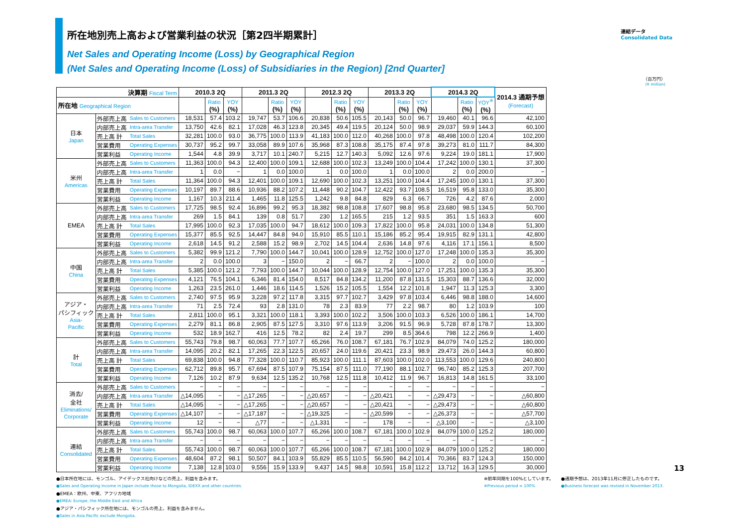所在地別売上高および営業利益の状況［第2四半期累計］
連結データ
Consolidated Data
Net Sales and Operating Income (Loss) by Geographical Region
(Net Sales and Operating Income (Loss) of Subsidiaries in the Region) [2nd Quarter]
（百万円）
(¥ million)
| 決算期 Fiscal Term | | | 2010.3 2Q | | | 2011.3 2Q | | | 2012.3 2Q | | | 2013.3 2Q | | | 2014.3 2Q | | | 2014.3 通期予想 (Forecast) |
| --- | --- | --- | --- | --- | --- | --- | --- | --- | --- | --- | --- | --- | --- | --- | --- | --- | --- | --- |
| 所在地 Geographical Region | | | | Ratio (%) | YOY (%) | | Ratio (%) | YOY (%) | | Ratio (%) | YOY (%) | | Ratio (%) | YOY (%) | | Ratio (%) | YOY<sup>※</sup> (%) | |
| 日本 Japan | 外部売上高 | Sales to Customers | 18,531 | 57.4 | 103.2 | 19,747 | 53.7 | 106.6 | 20,838 | 50.6 | 105.5 | 20,143 | 50.0 | 96.7 | 19,460 | 40.1 | 96.6 | 42,100 |
| | 内部売上高 | Intra-area Transfer | 13,750 | 42.6 | 82.1 | 17,028 | 46.3 | 123.8 | 20,345 | 49.4 | 119.5 | 20,124 | 50.0 | 98.9 | 29,037 | 59.9 | 144.3 | 60,100 |
| | 売上高 計 | Total Sales | 32,281 | 100.0 | 93.0 | 36,775 | 100.0 | 113.9 | 41,183 | 100.0 | 112.0 | 40,268 | 100.0 | 97.8 | 48,498 | 100.0 | 120.4 | 102,200 |
| | 営業費用 | Operating Expenses | 30,737 | 95.2 | 99.7 | 33,058 | 89.9 | 107.6 | 35,968 | 87.3 | 108.8 | 35,175 | 87.4 | 97.8 | 39,273 | 81.0 | 111.7 | 84,300 |
| | 営業利益 | Operating Income | 1,544 | 4.8 | 39.9 | 3,717 | 10.1 | 240.7 | 5,215 | 12.7 | 140.3 | 5,092 | 12.6 | 97.6 | 9,224 | 19.0 | 181.1 | 17,900 |
| 米州 Americas | 外部売上高 | Sales to Customers | 11,363 | 100.0 | 94.3 | 12,400 | 100.0 | 109.1 | 12,688 | 100.0 | 102.3 | 13,249 | 100.0 | 104.4 | 17,242 | 100.0 | 130.1 | 37,300 |
| | 内部売上高 | Intra-area Transfer | 1 | 0.0 | − | 1 | 0.0 | 100.0 | 1 | 0.0 | 100.0 | 1 | 0.0 | 100.0 | 2 | 0.0 | 200.0 | − |
| | 売上高 計 | Total Sales | 11,364 | 100.0 | 94.3 | 12,401 | 100.0 | 109.1 | 12,690 | 100.0 | 102.3 | 13,251 | 100.0 | 104.4 | 17,245 | 100.0 | 130.1 | 37,300 |
| | 営業費用 | Operating Expenses | 10,197 | 89.7 | 88.6 | 10,936 | 88.2 | 107.2 | 11,448 | 90.2 | 104.7 | 12,422 | 93.7 | 108.5 | 16,519 | 95.8 | 133.0 | 35,300 |
| | 営業利益 | Operating Income | 1,167 | 10.3 | 211.4 | 1,465 | 11.8 | 125.5 | 1,242 | 9.8 | 84.8 | 829 | 6.3 | 66.7 | 726 | 4.2 | 87.6 | 2,000 |
| EMEA | 外部売上高 | Sales to Customers | 17,725 | 98.5 | 92.4 | 16,896 | 99.2 | 95.3 | 18,382 | 98.8 | 108.8 | 17,607 | 98.8 | 95.8 | 23,680 | 98.5 | 134.5 | 50,700 |
| | 内部売上高 | Intra-area Transfer | 269 | 1.5 | 84.1 | 139 | 0.8 | 51.7 | 230 | 1.2 | 165.5 | 215 | 1.2 | 93.5 | 351 | 1.5 | 163.3 | 600 |
| | 売上高 計 | Total Sales | 17,995 | 100.0 | 92.3 | 17,035 | 100.0 | 94.7 | 18,612 | 100.0 | 109.3 | 17,822 | 100.0 | 95.8 | 24,031 | 100.0 | 134.8 | 51,300 |
| | 営業費用 | Operating Expenses | 15,377 | 85.5 | 92.5 | 14,447 | 84.8 | 94.0 | 15,910 | 85.5 | 110.1 | 15,186 | 85.2 | 95.4 | 19,915 | 82.9 | 131.1 | 42,800 |
| | 営業利益 | Operating Income | 2,618 | 14.5 | 91.2 | 2,588 | 15.2 | 98.9 | 2,702 | 14.5 | 104.4 | 2,636 | 14.8 | 97.6 | 4,116 | 17.1 | 156.1 | 8,500 |
| 中国 China | 外部売上高 | Sales to Customers | 5,382 | 99.9 | 121.2 | 7,790 | 100.0 | 144.7 | 10,041 | 100.0 | 128.9 | 12,752 | 100.0 | 127.0 | 17,248 | 100.0 | 135.3 | 35,300 |
| | 内部売上高 | Intra-area Transfer | 2 | 0.0 | 100.0 | 3 | − | 150.0 | 2 | − | 66.7 | 2 | − | 100.0 | 2 | 0.0 | 100.0 | − |
| | 売上高 計 | Total Sales | 5,385 | 100.0 | 121.2 | 7,793 | 100.0 | 144.7 | 10,044 | 100.0 | 128.9 | 12,754 | 100.0 | 127.0 | 17,251 | 100.0 | 135.3 | 35,300 |
| | 営業費用 | Operating Expenses | 4,121 | 76.5 | 104.1 | 6,346 | 81.4 | 154.0 | 8,517 | 84.8 | 134.2 | 11,200 | 87.8 | 131.5 | 15,303 | 88.7 | 136.6 | 32,000 |
| | 営業利益 | Operating Income | 1,263 | 23.5 | 261.0 | 1,446 | 18.6 | 114.5 | 1,526 | 15.2 | 105.5 | 1,554 | 12.2 | 101.8 | 1,947 | 11.3 | 125.3 | 3,300 |
| アジア・ パシフィック Asia- Pacific | 外部売上高 | Sales to Customers | 2,740 | 97.5 | 95.9 | 3,228 | 97.2 | 117.8 | 3,315 | 97.7 | 102.7 | 3,429 | 97.8 | 103.4 | 6,446 | 98.8 | 188.0 | 14,600 |
| | 内部売上高 | Intra-area Transfer | 71 | 2.5 | 72.4 | 93 | 2.8 | 131.0 | 78 | 2.3 | 83.9 | 77 | 2.2 | 98.7 | 80 | 1.2 | 103.9 | 100 |
| | 売上高 計 | Total Sales | 2,811 | 100.0 | 95.1 | 3,321 | 100.0 | 118.1 | 3,393 | 100.0 | 102.2 | 3,506 | 100.0 | 103.3 | 6,526 | 100.0 | 186.1 | 14,700 |
| | 営業費用 | Operating Expenses | 2,279 | 81.1 | 86.8 | 2,905 | 87.5 | 127.5 | 3,310 | 97.6 | 113.9 | 3,206 | 91.5 | 96.9 | 5,728 | 87.8 | 178.7 | 13,300 |
| | 営業利益 | Operating Income | 532 | 18.9 | 162.7 | 416 | 12.5 | 78.2 | 82 | 2.4 | 19.7 | 299 | 8.5 | 364.6 | 798 | 12.2 | 266.9 | 1,400 |
| 計 Total | 外部売上高 | Sales to Customers | 55,743 | 79.8 | 98.7 | 60,063 | 77.7 | 107.7 | 65,266 | 76.0 | 108.7 | 67,181 | 76.7 | 102.9 | 84,079 | 74.0 | 125.2 | 180,000 |
| | 内部売上高 | Intra-area Transfer | 14,095 | 20.2 | 82.1 | 17,265 | 22.3 | 122.5 | 20,657 | 24.0 | 119.6 | 20,421 | 23.3 | 98.9 | 29,473 | 26.0 | 144.3 | 60,800 |
| | 売上高 計 | Total Sales | 69,838 | 100.0 | 94.8 | 77,328 | 100.0 | 110.7 | 85,923 | 100.0 | 111.1 | 87,603 | 100.0 | 102.0 | 113,553 | 100.0 | 129.6 | 240,800 |
| | 営業費用 | Operating Expenses | 62,712 | 89.8 | 95.7 | 67,694 | 87.5 | 107.9 | 75,154 | 87.5 | 111.0 | 77,190 | 88.1 | 102.7 | 96,740 | 85.2 | 125.3 | 207,700 |
| | 営業利益 | Operating Income | 7,126 | 10.2 | 87.9 | 9,634 | 12.5 | 135.2 | 10,768 | 12.5 | 111.8 | 10,412 | 11.9 | 96.7 | 16,813 | 14.8 | 161.5 | 33,100 |
| 消去/ 全社 Eliminations/ Corporate | 外部売上高 | Sales to Customers | − | − | − | − | − | − | − | − | − | − | − | − | − | − | − | − |
| | 内部売上高 | Intra-area Transfer | △14,095 | − | − | △17,265 | − | − | △20,657 | − | − | △20,421 | − | − | △29,473 | − | − | △60,800 |
| | 売上高 計 | Total Sales | △14,095 | − | − | △17,265 | − | − | △20,657 | − | − | △20,421 | − | − | △29,473 | − | − | △60,800 |
| | 営業費用 | Operating Expenses | △14,107 | − | − | △17,187 | − | − | △19,325 | − | − | △20,599 | − | − | △26,373 | − | − | △57,700 |
| | 営業利益 | Operating Income | 12 | − | − | △77 | − | − | △1,331 | − | − | 178 | − | − | △3,100 | − | − | △3,100 |
| 連結 Consolidated | 外部売上高 | Sales to Customers | 55,743 | 100.0 | 98.7 | 60,063 | 100.0 | 107.7 | 65,266 | 100.0 | 108.7 | 67,181 | 100.0 | 102.9 | 84,079 | 100.0 | 125.2 | 180,000 |
| | 内部売上高 | Intra-area Transfer | − | − | − | − | − | − | − | − | − | − | − | − | − | − | − | − |
| | 売上高 計 | Total Sales | 55,743 | 100.0 | 98.7 | 60,063 | 100.0 | 107.7 | 65,266 | 100.0 | 108.7 | 67,181 | 100.0 | 102.9 | 84,079 | 100.0 | 125.2 | 180,000 |
| | 営業費用 | Operating Expenses | 48,604 | 87.2 | 98.1 | 50,507 | 84.1 | 103.9 | 55,829 | 85.5 | 110.5 | 56,590 | 84.2 | 101.4 | 70,366 | 83.7 | 124.3 | 150,000 |
| | 営業利益 | Operating Income | 7,138 | 12.8 | 103.0 | 9,556 | 15.9 | 133.9 | 9,437 | 14.5 | 98.8 | 10,591 | 15.8 | 112.2 | 13,712 | 16.3 | 129.5 | 30,000 |
●日本所在地には、モンゴル、アイデックス社向けなどの売上、利益を含みます。
●Sales and Operating Income in Japan include those to Mongolia, IDEXX and other countries.
●EMEA：欧州、中東、アフリカ地域
●EMEA: Europe, the Middle East and Africa
●アジア・パシフィック所在地には、モンゴルの売上、利益を含みません。
●Sales in Asia Pacific exclude Mongolia.
※前年同期を100%としています。
※Previous period = 100%
●通期予想は、2013年11月に修正したものです。
●Business forecast was revised in November 2013.
13